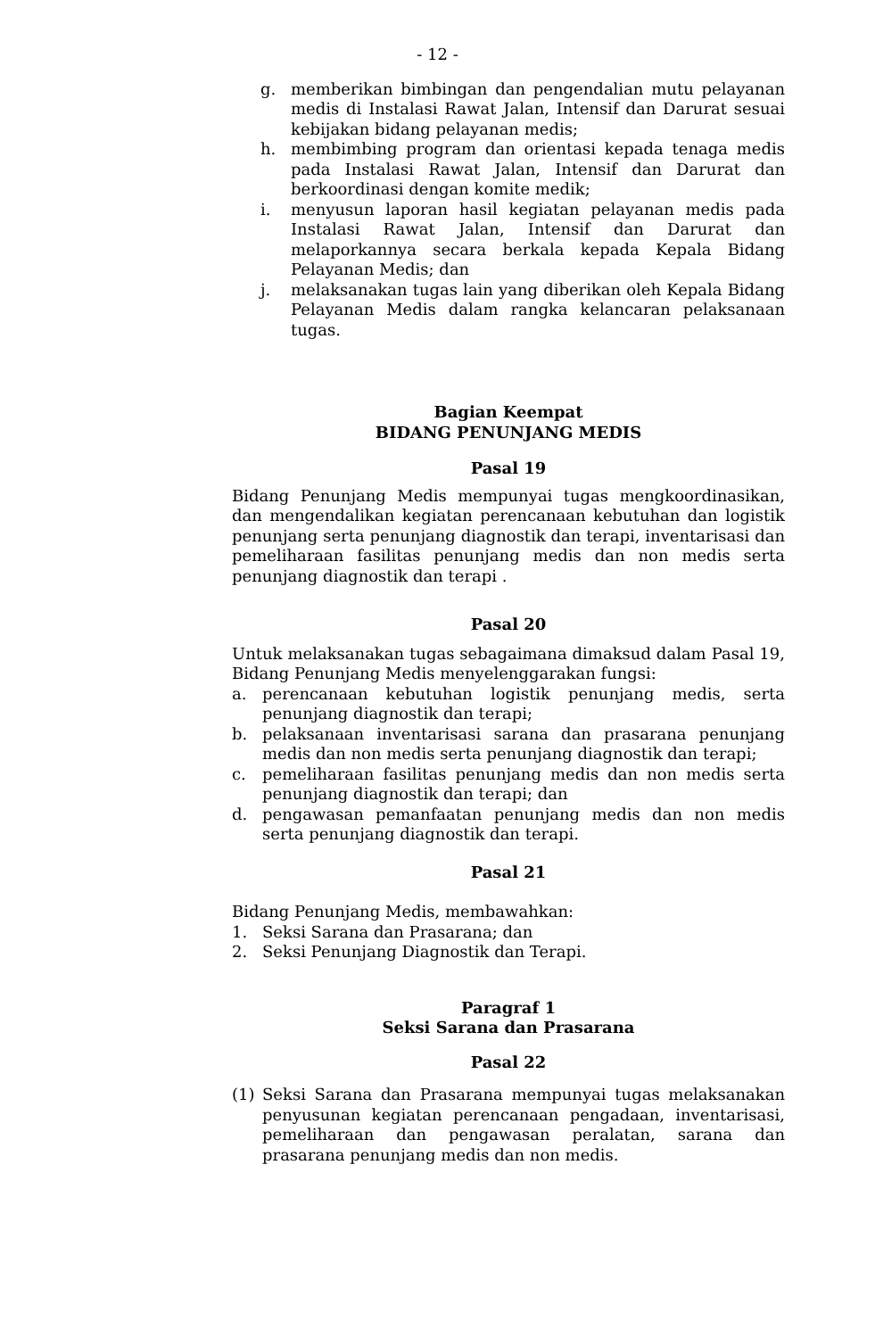- 12 -
g. memberikan bimbingan dan pengendalian mutu pelayanan medis di Instalasi Rawat Jalan, Intensif dan Darurat sesuai kebijakan bidang pelayanan medis;
h. membimbing program dan orientasi kepada tenaga medis pada Instalasi Rawat Jalan, Intensif dan Darurat dan berkoordinasi dengan komite medik;
i. menyusun laporan hasil kegiatan pelayanan medis pada Instalasi Rawat Jalan, Intensif dan Darurat dan melaporkannya secara berkala kepada Kepala Bidang Pelayanan Medis; dan
j. melaksanakan tugas lain yang diberikan oleh Kepala Bidang Pelayanan Medis dalam rangka kelancaran pelaksanaan tugas.
Bagian Keempat
BIDANG PENUNJANG MEDIS
Pasal 19
Bidang Penunjang Medis mempunyai tugas mengkoordinasikan, dan mengendalikan kegiatan perencanaan kebutuhan dan logistik penunjang serta penunjang diagnostik dan terapi, inventarisasi dan pemeliharaan fasilitas penunjang medis dan non medis serta penunjang diagnostik dan terapi .
Pasal 20
Untuk melaksanakan tugas sebagaimana dimaksud dalam Pasal 19, Bidang Penunjang Medis menyelenggarakan fungsi:
a. perencanaan kebutuhan logistik penunjang medis, serta penunjang diagnostik dan terapi;
b. pelaksanaan inventarisasi sarana dan prasarana penunjang medis dan non medis serta penunjang diagnostik dan terapi;
c. pemeliharaan fasilitas penunjang medis dan non medis serta penunjang diagnostik dan terapi; dan
d. pengawasan pemanfaatan penunjang medis dan non medis serta penunjang diagnostik dan terapi.
Pasal 21
Bidang Penunjang Medis, membawahkan:
1. Seksi Sarana dan Prasarana; dan
2. Seksi Penunjang Diagnostik dan Terapi.
Paragraf 1
Seksi Sarana dan Prasarana
Pasal 22
(1) Seksi Sarana dan Prasarana mempunyai tugas melaksanakan penyusunan kegiatan perencanaan pengadaan, inventarisasi, pemeliharaan dan pengawasan peralatan, sarana dan prasarana penunjang medis dan non medis.